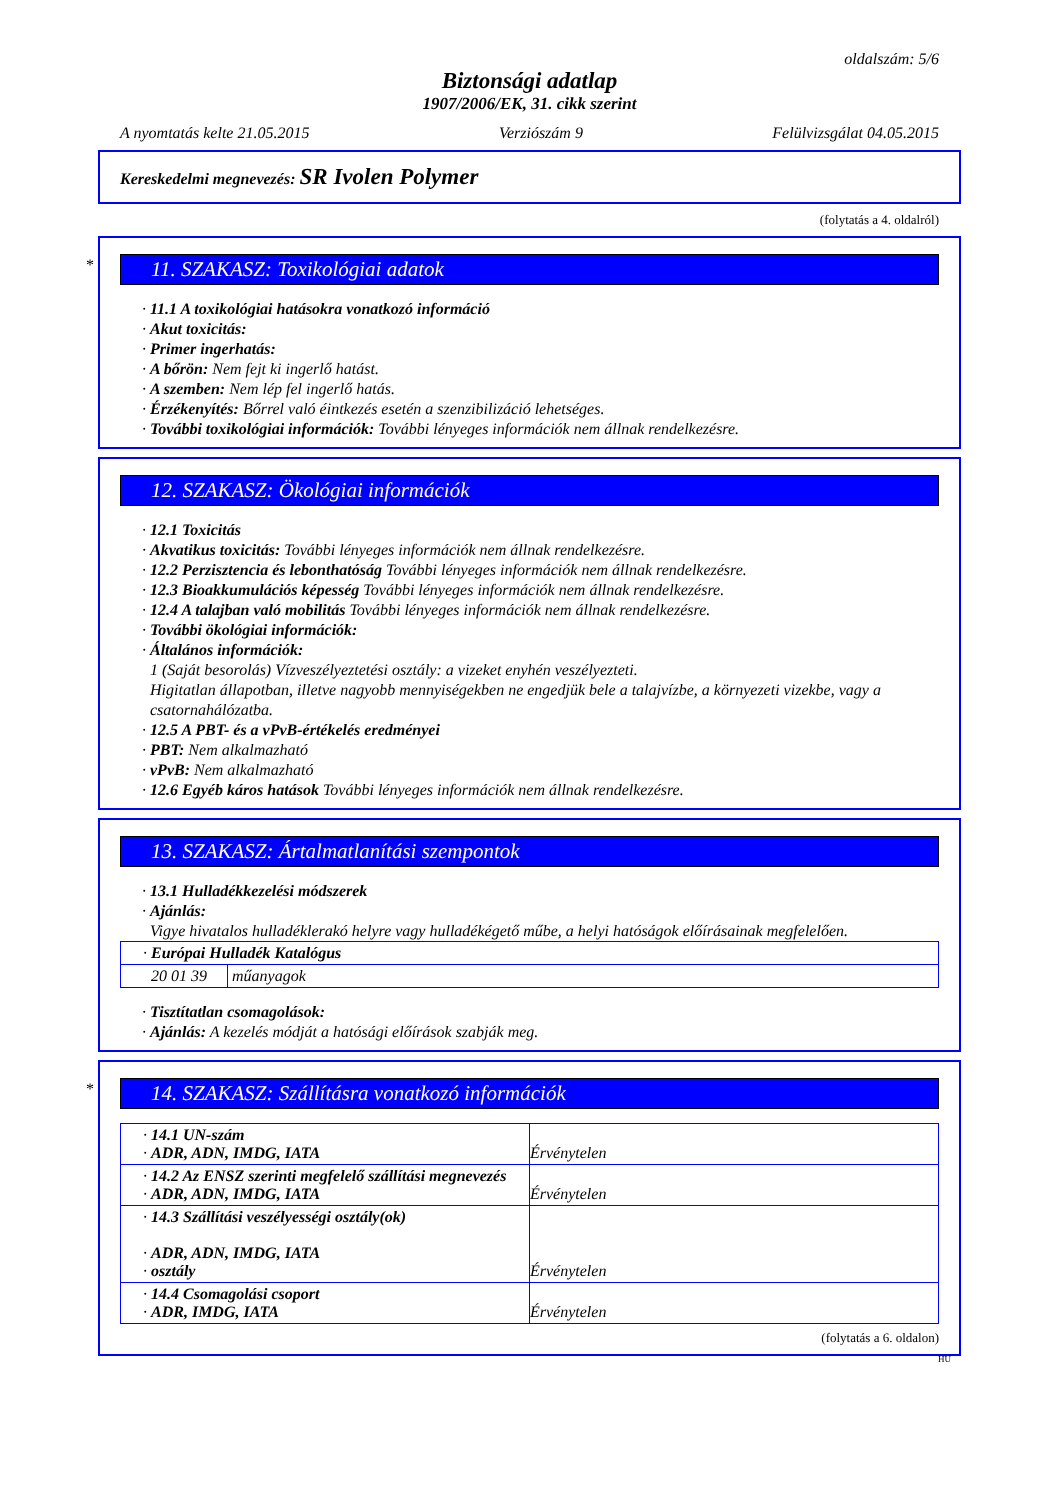oldalszám: 5/6
Biztonsági adatlap
1907/2006/EK, 31. cikk szerint
A nyomtatás kelte 21.05.2015 Verziószám 9 Felülvizsgálat 04.05.2015
Kereskedelmi megnevezés: SR Ivolen Polymer
(folytatás a 4. oldalról)
*
11. SZAKASZ: Toxikológiai adatok
· 11.1 A toxikológiai hatásokra vonatkozó információ
· Akut toxicitás:
· Primer ingerhatás:
· A bőrön: Nem fejt ki ingerlő hatást.
· A szemben: Nem lép fel ingerlő hatás.
· Érzékenyítés: Bőrrel való éintkezés esetén a szenzibilizáció lehetséges.
· További toxikológiai információk: További lényeges információk nem állnak rendelkezésre.
12. SZAKASZ: Ökológiai információk
· 12.1 Toxicitás
· Akvatikus toxicitás: További lényeges információk nem állnak rendelkezésre.
· 12.2 Perzisztencia és lebonthatóság További lényeges információk nem állnak rendelkezésre.
· 12.3 Bioakkumulációs képesség További lényeges információk nem állnak rendelkezésre.
· 12.4 A talajban való mobilitás További lényeges információk nem állnak rendelkezésre.
· További ökológiai információk:
· Általános információk:
1 (Saját besorolás) Vízveszélyeztetési osztály: a vizeket enyhén veszélyezteti.
Higitatlan állapotban, illetve nagyobb mennyiségekben ne engedjük bele a talajvízbe, a környezeti vizekbe, vagy a csatornahálózatba.
· 12.5 A PBT- és a vPvB-értékelés eredményei
· PBT: Nem alkalmazható
· vPvB: Nem alkalmazható
· 12.6 Egyéb káros hatások További lényeges információk nem állnak rendelkezésre.
13. SZAKASZ: Ártalmatlanítási szempontok
· 13.1 Hulladékkezelési módszerek
· Ajánlás:
Vigye hivatalos hulladéklerakó helyre vagy hulladékégető műbe, a helyi hatóságok előírásainak megfelelően.
| · Európai Hulladék Katalógus | |
| 20 01 39 | műanyagok |
· Tisztítatlan csomagolások:
· Ajánlás: A kezelés módját a hatósági előírások szabják meg.
*
14. SZAKASZ: Szállításra vonatkozó információk
| · 14.1 UN-szám · ADR, ADN, IMDG, IATA | Érvénytelen |
| · 14.2 Az ENSZ szerinti megfelelő szállítási megnevezés · ADR, ADN, IMDG, IATA | Érvénytelen |
| · 14.3 Szállítási veszélyességi osztály(ok) · ADR, ADN, IMDG, IATA · osztály | Érvénytelen |
| · 14.4 Csomagolási csoport · ADR, IMDG, IATA | Érvénytelen |
(folytatás a 6. oldalon)
HU